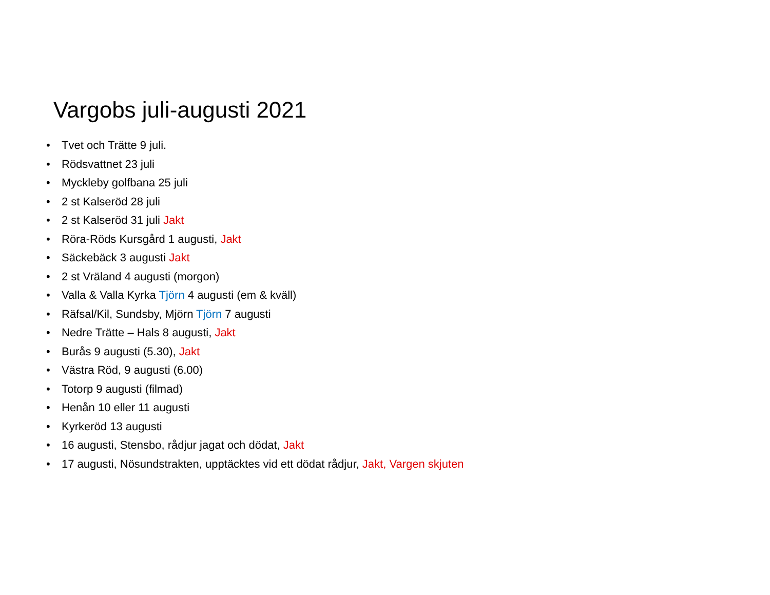Vargobs juli-augusti 2021
• Tvet och Trätte 9 juli.
• Rödsvattnet 23 juli
• Myckleby golfbana 25 juli
• 2 st Kalseröd 28 juli
• 2 st Kalseröd 31 juli Jakt
• Röra-Röds Kursgård 1 augusti, Jakt
• Säckebäck 3 augusti Jakt
• 2 st Vräland 4 augusti (morgon)
• Valla & Valla Kyrka Tjörn 4 augusti (em & kväll)
• Räfsal/Kil, Sundsby, Mjörn Tjörn 7 augusti
• Nedre Trätte – Hals 8 augusti, Jakt
• Burås 9 augusti (5.30), Jakt
• Västra Röd, 9 augusti (6.00)
• Totorp 9 augusti (filmad)
• Henån 10 eller 11 augusti
• Kyrkeröd 13 augusti
• 16 augusti, Stensbo, rådjur jagat och dödat, Jakt
• 17 augusti, Nösundstrakten, upptäcktes vid ett dödat rådjur, Jakt, Vargen skjuten